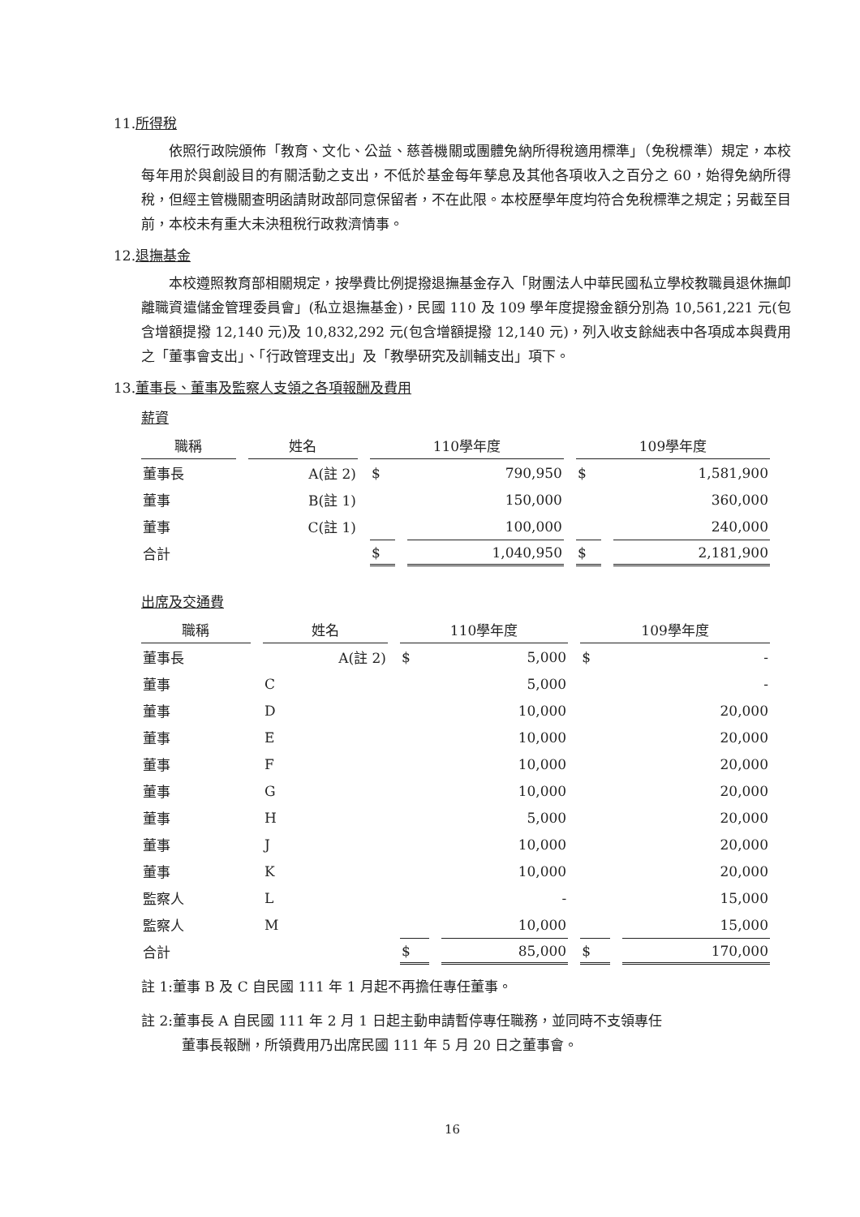11.所得稅
依照行政院頒佈「教育、文化、公益、慈善機關或團體免納所得稅適用標準」（免稅標準）規定，本校每年用於與創設目的有關活動之支出，不低於基金每年孳息及其他各項收入之百分之 60，始得免納所得稅，但經主管機關查明函請財政部同意保留者，不在此限。本校歷學年度均符合免稅標準之規定；另截至目前，本校未有重大未決租稅行政救濟情事。
12.退撫基金
本校遵照教育部相關規定，按學費比例提撥退撫基金存入「財團法人中華民國私立學校教職員退休撫卹離職資遣儲金管理委員會」(私立退撫基金)，民國 110 及 109 學年度提撥金額分別為 10,561,221 元(包含增額提撥 12,140 元)及 10,832,292 元(包含增額提撥 12,140 元)，列入收支餘絀表中各項成本與費用之「董事會支出」、「行政管理支出」及「教學研究及訓輔支出」項下。
13.董事長、董事及監察人支領之各項報酬及費用
薪資
| 職稱 | 姓名 | 110學年度 | | 109學年度 | |
| --- | --- | --- | --- | --- | --- |
| 董事長 | A(註 2) | $ | 790,950 | $ | 1,581,900 |
| 董事 | B(註 1) | | 150,000 | | 360,000 |
| 董事 | C(註 1) | | 100,000 | | 240,000 |
| 合計 | | $ | 1,040,950 | $ | 2,181,900 |
出席及交通費
| 職稱 | 姓名 | 110學年度 | | 109學年度 | |
| --- | --- | --- | --- | --- | --- |
| 董事長 | A(註 2) | $ | 5,000 | $ | - |
| 董事 | C | | 5,000 | | - |
| 董事 | D | | 10,000 | | 20,000 |
| 董事 | E | | 10,000 | | 20,000 |
| 董事 | F | | 10,000 | | 20,000 |
| 董事 | G | | 10,000 | | 20,000 |
| 董事 | H | | 5,000 | | 20,000 |
| 董事 | J | | 10,000 | | 20,000 |
| 董事 | K | | 10,000 | | 20,000 |
| 監察人 | L | | - | | 15,000 |
| 監察人 | M | | 10,000 | | 15,000 |
| 合計 | | $ | 85,000 | $ | 170,000 |
註 1:董事 B 及 C 自民國 111 年 1 月起不再擔任專任董事。
註 2:董事長 A 自民國 111 年 2 月 1 日起主動申請暫停專任職務，並同時不支領專任
董事長報酬，所領費用乃出席民國 111 年 5 月 20 日之董事會。
16